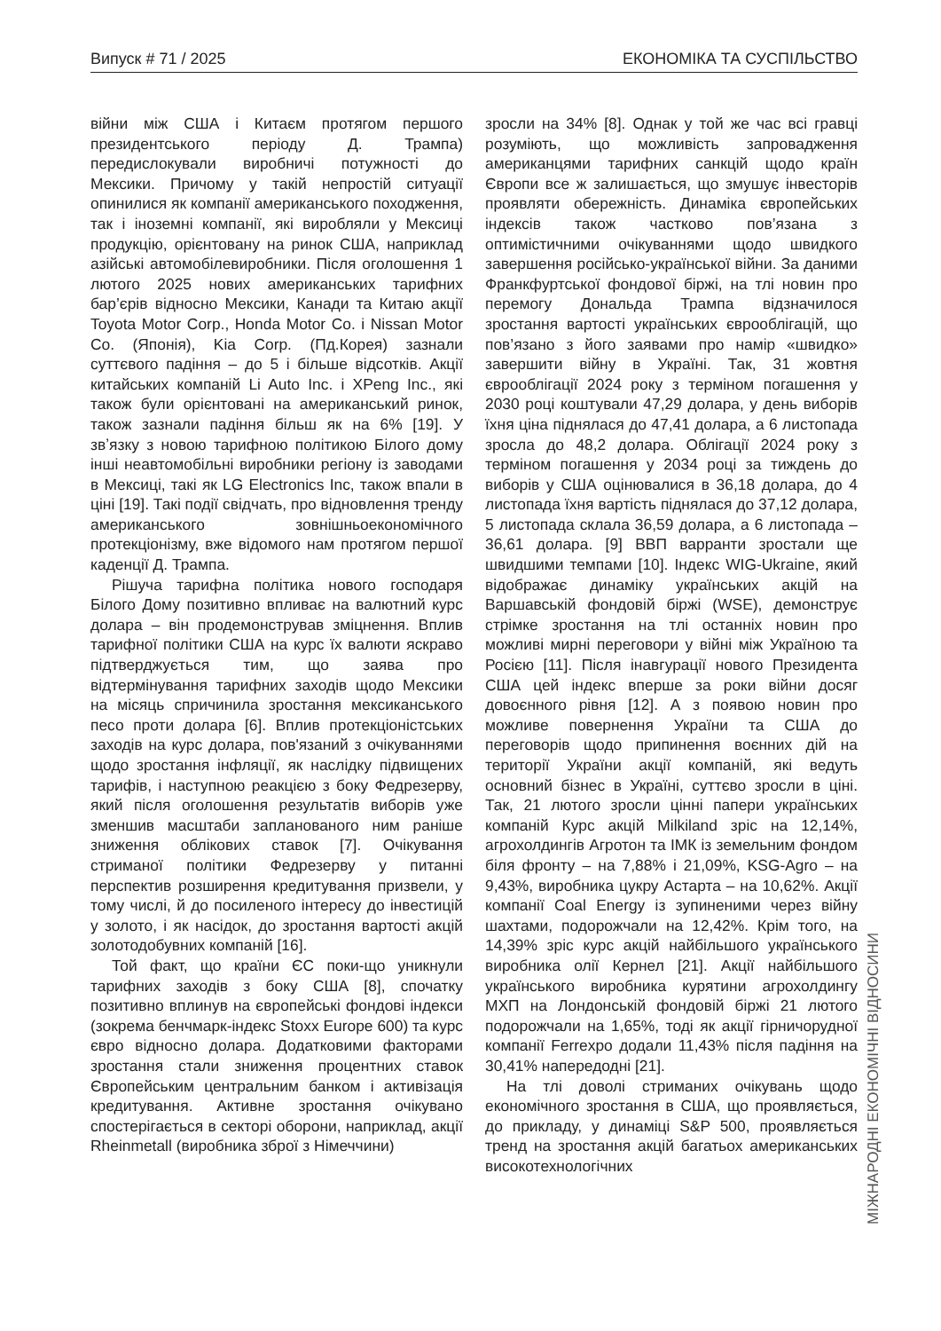Випуск # 71 / 2025 ЕКОНОМІКА ТА СУСПІЛЬСТВО
війни між США і Китаєм протягом першого президентського періоду Д. Трампа) передислокували виробничі потужності до Мексики. Причому у такій непростій ситуації опинилися як компанії американського походження, так і іноземні компанії, які виробляли у Мексиці продукцію, орієнтовану на ринок США, наприклад азійські автомобілевиробники. Після оголошення 1 лютого 2025 нових американських тарифних бар’єрів відносно Мексики, Канади та Китаю акції Toyota Motor Corp., Honda Motor Co. і Nissan Motor Co. (Японія), Kia Corp. (Пд.Корея) зазнали суттєвого падіння – до 5 і більше відсотків. Акції китайських компаній Li Auto Inc. і XPeng Inc., які також були орієнтовані на американський ринок, також зазнали падіння більш як на 6% [19]. У звʼязку з новою тарифною політикою Білого дому інші неавтомобільні виробники регіону із заводами в Мексиці, такі як LG Electronics Inc, також впали в ціні [19]. Такі події свідчать, про відновлення тренду американського зовнішньоекономічного протекціонізму, вже відомого нам протягом першої каденції Д. Трампа.
Рішуча тарифна політика нового господаря Білого Дому позитивно впливає на валютний курс долара – він продемонстрував зміцнення. Вплив тарифної політики США на курс їх валюти яскраво підтверджується тим, що заява про відтермінування тарифних заходів щодо Мексики на місяць спричинила зростання мексиканського песо проти долара [6]. Вплив протекціоністських заходів на курс долара, пов'язаний з очікуваннями щодо зростання інфляції, як наслідку підвищених тарифів, і наступною реакцією з боку Федрезерву, який після оголошення результатів виборів уже зменшив масштаби запланованого ним раніше зниження облікових ставок [7]. Очікування стриманої політики Федрезерву у питанні перспектив розширення кредитування призвели, у тому числі, й до посиленого інтересу до інвестицій у золото, і як насідок, до зростання вартості акцій золотодобувних компаній [16].
Той факт, що країни ЄС поки-що уникнули тарифних заходів з боку США [8], спочатку позитивно вплинув на європейські фондові індекси (зокрема бенчмарк-індекс Stoxx Europe 600) та курс євро відносно долара. Додатковими факторами зростання стали зниження процентних ставок Європейським центральним банком і активізація кредитування. Активне зростання очікувано спостерігається в секторі оборони, наприклад, акції Rheinmetall (виробника зброї з Німеччини)
зросли на 34% [8]. Однак у той же час всі гравці розуміють, що можливість запровадження американцями тарифних санкцій щодо країн Європи все ж залишається, що змушує інвесторів проявляти обережність. Динаміка європейських індексів також частково пов’язана з оптимістичними очікуваннями щодо швидкого завершення російсько-української війни. За даними Франкфуртської фондової біржі, на тлі новин про перемогу Дональда Трампа відзначилося зростання вартості українських єврооблігацій, що пов’язано з його заявами про намір «швидко» завершити війну в Україні. Так, 31 жовтня єврооблігації 2024 року з терміном погашення у 2030 році коштували 47,29 долара, у день виборів їхня ціна піднялася до 47,41 долара, а 6 листопада зросла до 48,2 долара. Облігації 2024 року з терміном погашення у 2034 році за тиждень до виборів у США оцінювалися в 36,18 долара, до 4 листопада їхня вартість піднялася до 37,12 долара, 5 листопада склала 36,59 долара, а 6 листопада – 36,61 долара. [9] ВВП варранти зростали ще швидшими темпами [10]. Індекс WIG-Ukraine, який відображає динаміку українських акцій на Варшавській фондовій біржі (WSE), демонструє стрімке зростання на тлі останніх новин про можливі мирні переговори у війні між Україною та Росією [11]. Після інавгурації нового Президента США цей індекс вперше за роки війни досяг довоєнного рівня [12]. А з появою новин про можливе повернення України та США до переговорів щодо припинення воєнних дій на території України акції компаній, які ведуть основний бізнес в Україні, суттєво зросли в ціні. Так, 21 лютого зросли цінні папери українських компаній Курс акцій Milkiland зріс на 12,14%, агрохолдингів Агротон та ІМК із земельним фондом біля фронту – на 7,88% і 21,09%, KSG-Agro – на 9,43%, виробника цукру Астарта – на 10,62%. Акції компанії Coal Energy із зупиненими через війну шахтами, подорожчали на 12,42%. Крім того, на 14,39% зріс курс акцій найбільшого українського виробника олії Кернел [21]. Акції найбільшого українського виробника курятини агрохолдингу МХП на Лондонській фондовій біржі 21 лютого подорожчали на 1,65%, тоді як акції гірничорудної компанії Ferrexpo додали 11,43% після падіння на 30,41% напередодні [21].
На тлі доволі стриманих очікувань щодо економічного зростання в США, що проявляється, до прикладу, у динаміці S&P 500, проявляється тренд на зростання акцій багатьох американських високотехнологічних
МІЖНАРОДНІ ЕКОНОМІЧНІ ВІДНОСИНИ